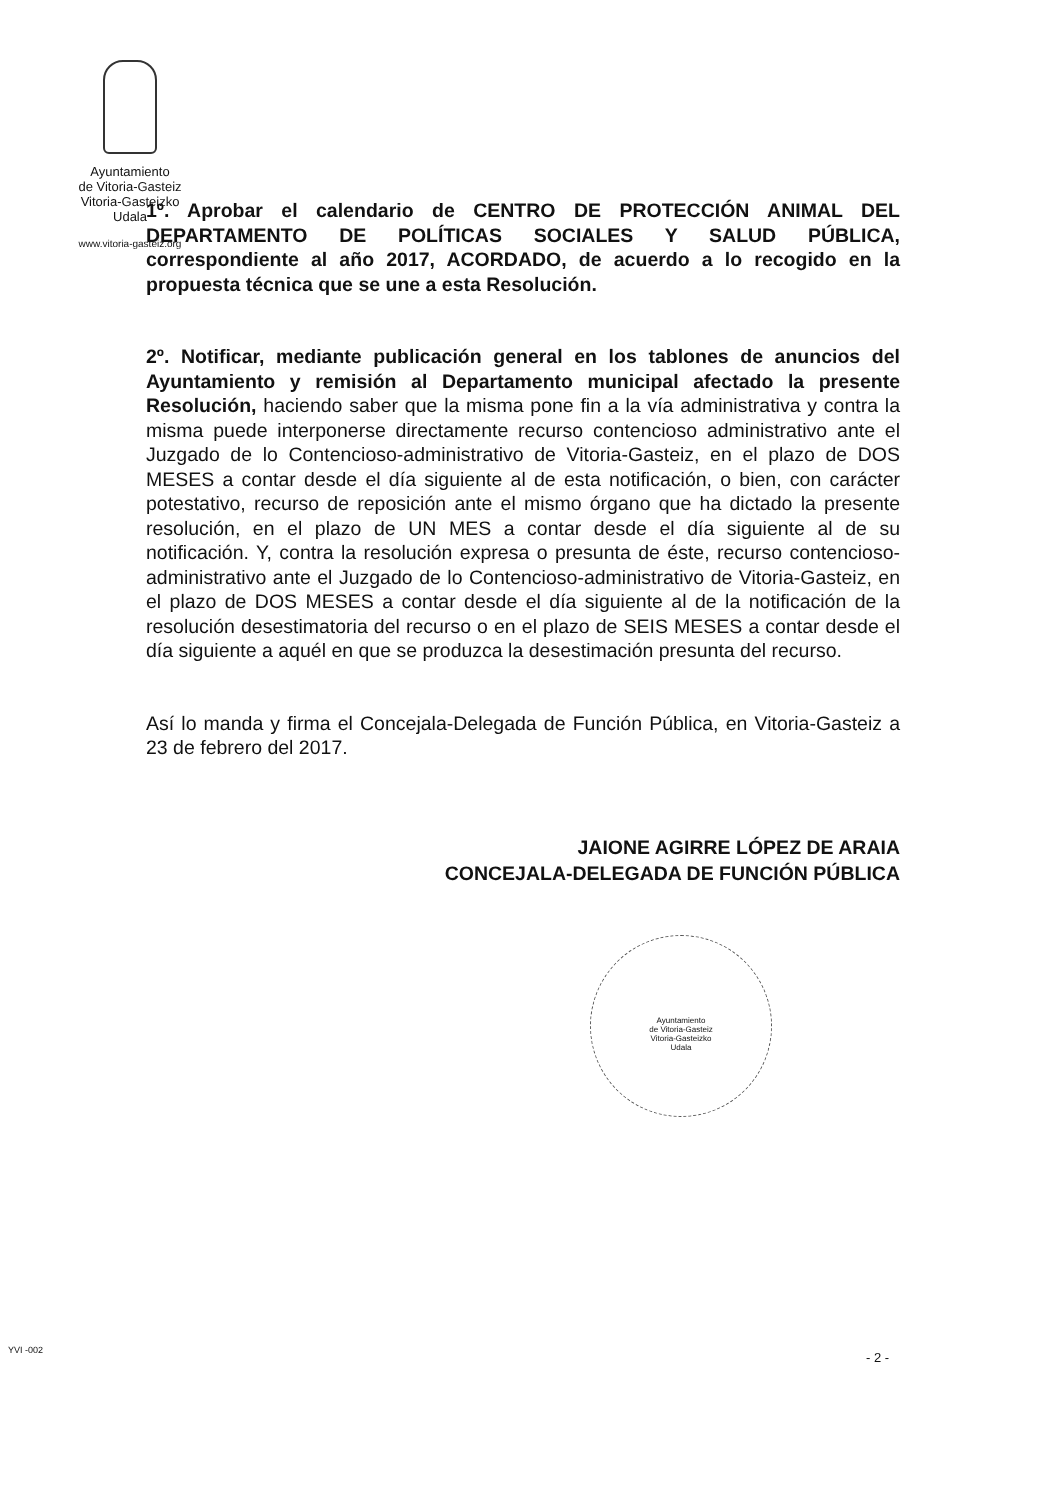Ayuntamiento
de Vitoria-Gasteiz
Vitoria-Gasteizko
Udala
www.vitoria-gasteiz.org
1º. Aprobar el calendario de CENTRO DE PROTECCIÓN ANIMAL DEL DEPARTAMENTO DE POLÍTICAS SOCIALES Y SALUD PÚBLICA, correspondiente al año 2017, ACORDADO, de acuerdo a lo recogido en la propuesta técnica que se une a esta Resolución.
2º. Notificar, mediante publicación general en los tablones de anuncios del Ayuntamiento y remisión al Departamento municipal afectado la presente Resolución, haciendo saber que la misma pone fin a la vía administrativa y contra la misma puede interponerse directamente recurso contencioso administrativo ante el Juzgado de lo Contencioso-administrativo de Vitoria-Gasteiz, en el plazo de DOS MESES a contar desde el día siguiente al de esta notificación, o bien, con carácter potestativo, recurso de reposición ante el mismo órgano que ha dictado la presente resolución, en el plazo de UN MES a contar desde el día siguiente al de su notificación. Y, contra la resolución expresa o presunta de éste, recurso contencioso-administrativo ante el Juzgado de lo Contencioso-administrativo de Vitoria-Gasteiz, en el plazo de DOS MESES a contar desde el día siguiente al de la notificación de la resolución desestimatoria del recurso o en el plazo de SEIS MESES a contar desde el día siguiente a aquél en que se produzca la desestimación presunta del recurso.
Así lo manda y firma el Concejala-Delegada de Función Pública, en Vitoria-Gasteiz a 23 de febrero del 2017.
JAIONE AGIRRE LÓPEZ DE ARAIA
CONCEJALA-DELEGADA DE FUNCIÓN PÚBLICA
Ayuntamiento
de Vitoria-Gasteiz
Vitoria-Gasteizko
Udala
- 2 -
YVI -002